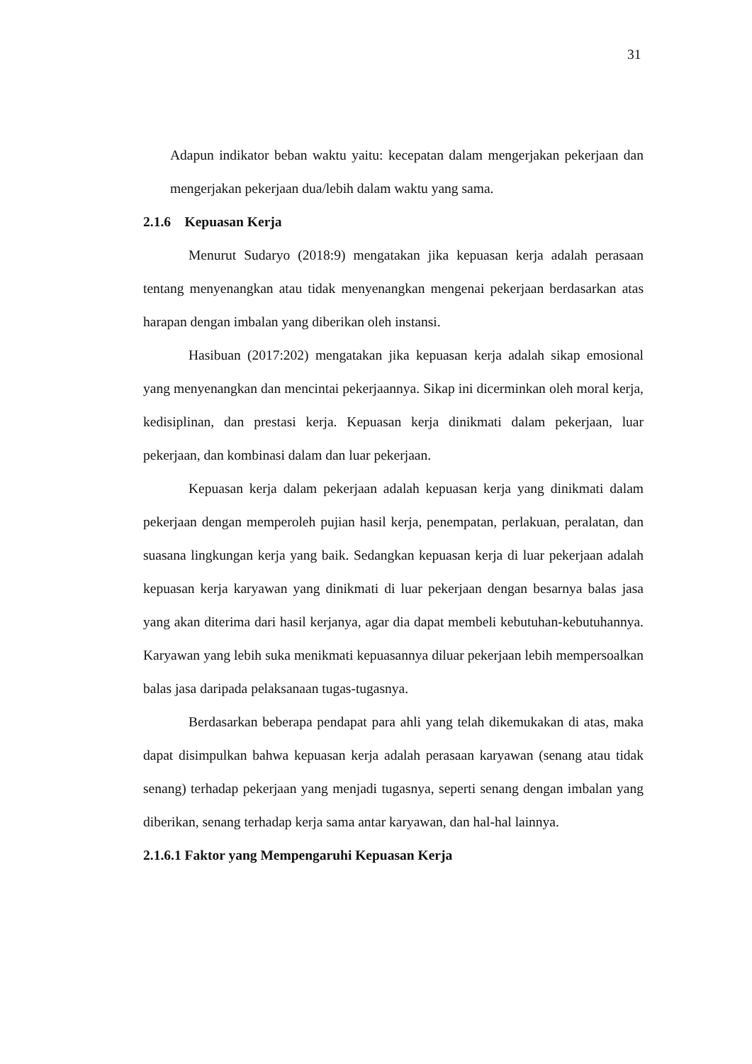31
Adapun indikator beban waktu yaitu: kecepatan dalam mengerjakan pekerjaan dan mengerjakan pekerjaan dua/lebih dalam waktu yang sama.
2.1.6 Kepuasan Kerja
Menurut Sudaryo (2018:9) mengatakan jika kepuasan kerja adalah perasaan tentang menyenangkan atau tidak menyenangkan mengenai pekerjaan berdasarkan atas harapan dengan imbalan yang diberikan oleh instansi.
Hasibuan (2017:202) mengatakan jika kepuasan kerja adalah sikap emosional yang menyenangkan dan mencintai pekerjaannya. Sikap ini dicerminkan oleh moral kerja, kedisiplinan, dan prestasi kerja. Kepuasan kerja dinikmati dalam pekerjaan, luar pekerjaan, dan kombinasi dalam dan luar pekerjaan.
Kepuasan kerja dalam pekerjaan adalah kepuasan kerja yang dinikmati dalam pekerjaan dengan memperoleh pujian hasil kerja, penempatan, perlakuan, peralatan, dan suasana lingkungan kerja yang baik. Sedangkan kepuasan kerja di luar pekerjaan adalah kepuasan kerja karyawan yang dinikmati di luar pekerjaan dengan besarnya balas jasa yang akan diterima dari hasil kerjanya, agar dia dapat membeli kebutuhan-kebutuhannya. Karyawan yang lebih suka menikmati kepuasannya diluar pekerjaan lebih mempersoalkan balas jasa daripada pelaksanaan tugas-tugasnya.
Berdasarkan beberapa pendapat para ahli yang telah dikemukakan di atas, maka dapat disimpulkan bahwa kepuasan kerja adalah perasaan karyawan (senang atau tidak senang) terhadap pekerjaan yang menjadi tugasnya, seperti senang dengan imbalan yang diberikan, senang terhadap kerja sama antar karyawan, dan hal-hal lainnya.
2.1.6.1 Faktor yang Mempengaruhi Kepuasan Kerja